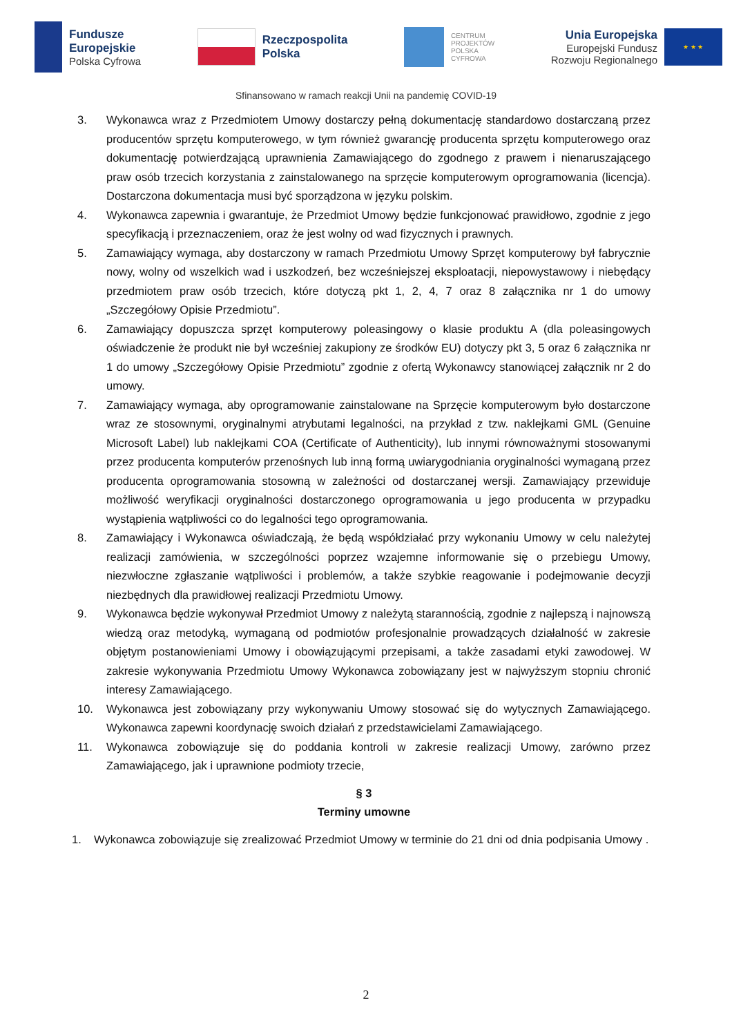Fundusze
Europejskie
Polska Cyfrowa
Rzeczpospolita
Polska
CENTRUM
PROJEKTÓW
POLSKA
CYFROWA
Unia Europejska
Europejski Fundusz
Rozwoju Regionalnego
★ ★ ★
Sfinansowano w ramach reakcji Unii na pandemię COVID-19
3. Wykonawca wraz z Przedmiotem Umowy dostarczy pełną dokumentację standardowo dostarczaną przez producentów sprzętu komputerowego, w tym również gwarancję producenta sprzętu komputerowego oraz dokumentację potwierdzającą uprawnienia Zamawiającego do zgodnego z prawem i nienaruszającego praw osób trzecich korzystania z zainstalowanego na sprzęcie komputerowym oprogramowania (licencja). Dostarczona dokumentacja musi być sporządzona w języku polskim.
4. Wykonawca zapewnia i gwarantuje, że Przedmiot Umowy będzie funkcjonować prawidłowo, zgodnie z jego specyfikacją i przeznaczeniem, oraz że jest wolny od wad fizycznych i prawnych.
5. Zamawiający wymaga, aby dostarczony w ramach Przedmiotu Umowy Sprzęt komputerowy był fabrycznie nowy, wolny od wszelkich wad i uszkodzeń, bez wcześniejszej eksploatacji, niepowystawowy i niebędący przedmiotem praw osób trzecich, które dotyczą pkt 1, 2, 4, 7 oraz 8 załącznika nr 1 do umowy „Szczegółowy Opisie Przedmiotu”.
6. Zamawiający dopuszcza sprzęt komputerowy poleasingowy o klasie produktu A (dla poleasingowych oświadczenie że produkt nie był wcześniej zakupiony ze środków EU) dotyczy pkt 3, 5 oraz 6 załącznika nr 1 do umowy „Szczegółowy Opisie Przedmiotu” zgodnie z ofertą Wykonawcy stanowiącej załącznik nr 2 do umowy.
7. Zamawiający wymaga, aby oprogramowanie zainstalowane na Sprzęcie komputerowym było dostarczone wraz ze stosownymi, oryginalnymi atrybutami legalności, na przykład z tzw. naklejkami GML (Genuine Microsoft Label) lub naklejkami COA (Certificate of Authenticity), lub innymi równoważnymi stosowanymi przez producenta komputerów przenośnych lub inną formą uwiarygodniania oryginalności wymaganą przez producenta oprogramowania stosowną w zależności od dostarczanej wersji. Zamawiający przewiduje możliwość weryfikacji oryginalności dostarczonego oprogramowania u jego producenta w przypadku wystąpienia wątpliwości co do legalności tego oprogramowania.
8. Zamawiający i Wykonawca oświadczają, że będą współdziałać przy wykonaniu Umowy w celu należytej realizacji zamówienia, w szczególności poprzez wzajemne informowanie się o przebiegu Umowy, niezwłoczne zgłaszanie wątpliwości i problemów, a także szybkie reagowanie i podejmowanie decyzji niezbędnych dla prawidłowej realizacji Przedmiotu Umowy.
9. Wykonawca będzie wykonywał Przedmiot Umowy z należytą starannością, zgodnie z najlepszą i najnowszą wiedzą oraz metodyką, wymaganą od podmiotów profesjonalnie prowadzących działalność w zakresie objętym postanowieniami Umowy i obowiązującymi przepisami, a także zasadami etyki zawodowej. W zakresie wykonywania Przedmiotu Umowy Wykonawca zobowiązany jest w najwyższym stopniu chronić interesy Zamawiającego.
10. Wykonawca jest zobowiązany przy wykonywaniu Umowy stosować się do wytycznych Zamawiającego. Wykonawca zapewni koordynację swoich działań z przedstawicielami Zamawiającego.
11. Wykonawca zobowiązuje się do poddania kontroli w zakresie realizacji Umowy, zarówno przez Zamawiającego, jak i uprawnione podmioty trzecie,
§ 3
Terminy umowne
1. Wykonawca zobowiązuje się zrealizować Przedmiot Umowy w terminie do 21 dni od dnia podpisania Umowy .
2